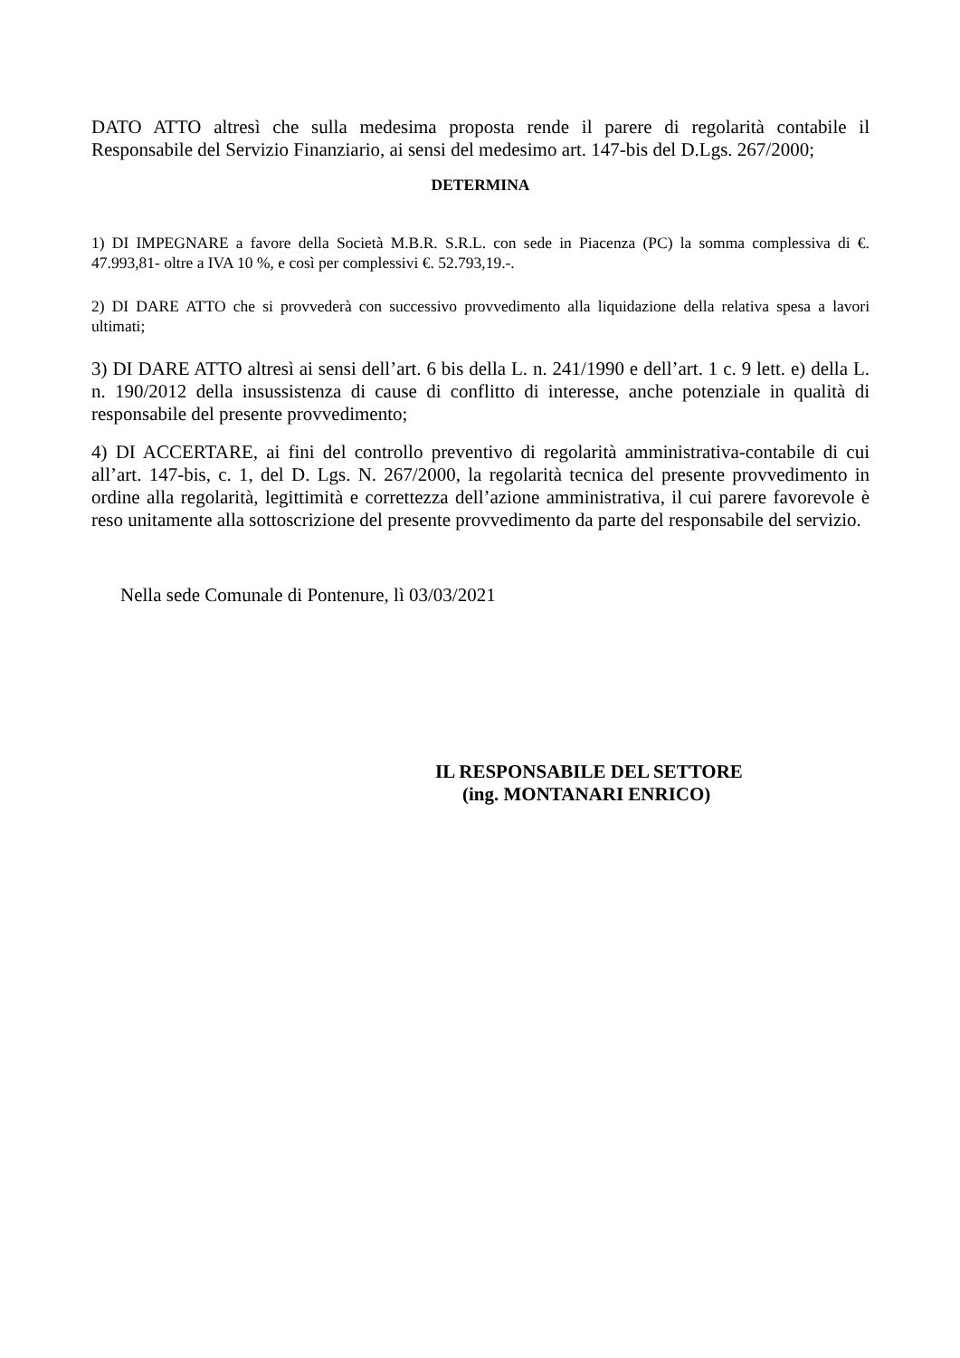DATO ATTO altresì che sulla medesima proposta rende il parere di regolarità contabile il Responsabile del Servizio Finanziario, ai sensi del medesimo art. 147-bis del D.Lgs. 267/2000;
DETERMINA
1) DI IMPEGNARE a favore della Società M.B.R. S.R.L. con sede in Piacenza (PC) la somma complessiva di €. 47.993,81- oltre a IVA 10 %, e così per complessivi €. 52.793,19.-.
2) DI DARE ATTO che si provvederà con successivo provvedimento alla liquidazione della relativa spesa a lavori ultimati;
3) DI DARE ATTO altresì ai sensi dell’art. 6 bis della L. n. 241/1990 e dell’art. 1 c. 9 lett. e) della L. n. 190/2012 della insussistenza di cause di conflitto di interesse, anche potenziale in qualità di responsabile del presente provvedimento;
4) DI ACCERTARE, ai fini del controllo preventivo di regolarità amministrativa-contabile di cui all’art. 147-bis, c. 1, del D. Lgs. N. 267/2000, la regolarità tecnica del presente provvedimento in ordine alla regolarità, legittimità e correttezza dell’azione amministrativa, il cui parere favorevole è reso unitamente alla sottoscrizione del presente provvedimento da parte del responsabile del servizio.
Nella sede Comunale di Pontenure, lì 03/03/2021
IL RESPONSABILE DEL SETTORE
(ing. MONTANARI ENRICO)